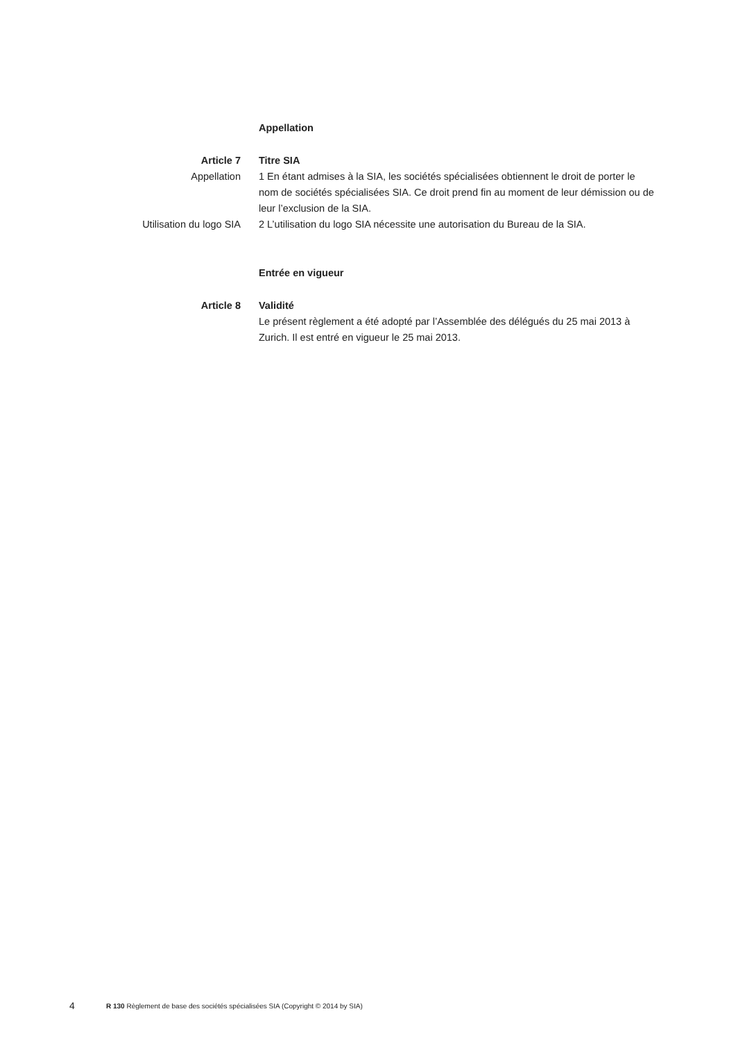Appellation
Article 7 Titre SIA
Appellation 1 En étant admises à la SIA, les sociétés spécialisées obtiennent le droit de porter le nom de sociétés spécialisées SIA. Ce droit prend fin au moment de leur démission ou de leur l’exclusion de la SIA.
Utilisation du logo SIA 2 L’utilisation du logo SIA nécessite une autorisation du Bureau de la SIA.
Entrée en vigueur
Article 8 Validité
Le présent règlement a été adopté par l’Assemblée des délégués du 25 mai 2013 à Zurich. Il est entré en vigueur le 25 mai 2013.
4 R 130 Règlement de base des sociétés spécialisées SIA (Copyright © 2014 by SIA)